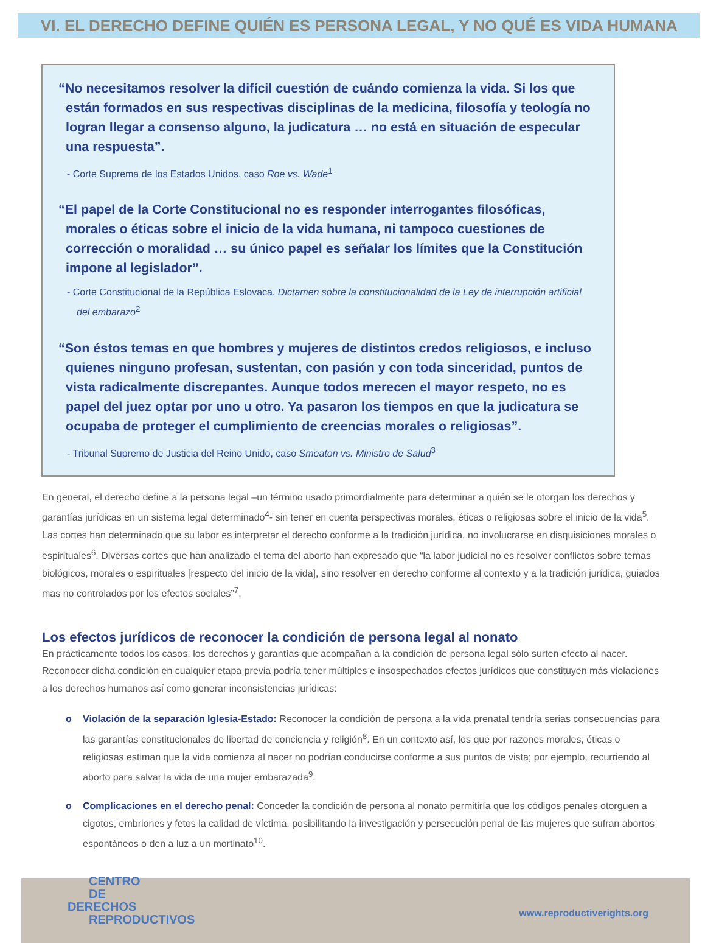VI. EL DERECHO DEFINE QUIÉN ES PERSONA LEGAL, Y NO QUÉ ES VIDA HUMANA
“No necesitamos resolver la difícil cuestión de cuándo comienza la vida. Si los que están formados en sus respectivas disciplinas de la medicina, filosofía y teología no logran llegar a consenso alguno, la judicatura … no está en situación de especular una respuesta”.
- Corte Suprema de los Estados Unidos, caso Roe vs. Wade<sup>1</sup>
“El papel de la Corte Constitucional no es responder interrogantes filosóficas, morales o éticas sobre el inicio de la vida humana, ni tampoco cuestiones de corrección o moralidad … su único papel es señalar los límites que la Constitución impone al legislador”.
- Corte Constitucional de la República Eslovaca, Dictamen sobre la constitucionalidad de la Ley de interrupción artificial del embarazo<sup>2</sup>
“Son éstos temas en que hombres y mujeres de distintos credos religiosos, e incluso quienes ninguno profesan, sustentan, con pasión y con toda sinceridad, puntos de vista radicalmente discrepantes. Aunque todos merecen el mayor respeto, no es papel del juez optar por uno u otro. Ya pasaron los tiempos en que la judicatura se ocupaba de proteger el cumplimiento de creencias morales o religiosas”.
- Tribunal Supremo de Justicia del Reino Unido, caso Smeaton vs. Ministro de Salud<sup>3</sup>
En general, el derecho define a la persona legal –un término usado primordialmente para determinar a quién se le otorgan los derechos y garantías jurídicas en un sistema legal determinado<sup>4</sup>- sin tener en cuenta perspectivas morales, éticas o religiosas sobre el inicio de la vida<sup>5</sup>. Las cortes han determinado que su labor es interpretar el derecho conforme a la tradición jurídica, no involucrarse en disquisiciones morales o espirituales<sup>6</sup>. Diversas cortes que han analizado el tema del aborto han expresado que “la labor judicial no es resolver conflictos sobre temas biológicos, morales o espirituales [respecto del inicio de la vida], sino resolver en derecho conforme al contexto y a la tradición jurídica, guiados mas no controlados por los efectos sociales”<sup>7</sup>.
Los efectos jurídicos de reconocer la condición de persona legal al nonato
En prácticamente todos los casos, los derechos y garantías que acompañan a la condición de persona legal sólo surten efecto al nacer. Reconocer dicha condición en cualquier etapa previa podría tener múltiples e insospechados efectos jurídicos que constituyen más violaciones a los derechos humanos así como generar inconsistencias jurídicas:
o Violación de la separación Iglesia-Estado: Reconocer la condición de persona a la vida prenatal tendría serias consecuencias para las garantías constitucionales de libertad de conciencia y religión<sup>8</sup>. En un contexto así, los que por razones morales, éticas o religiosas estiman que la vida comienza al nacer no podrían conducirse conforme a sus puntos de vista; por ejemplo, recurriendo al aborto para salvar la vida de una mujer embarazada<sup>9</sup>.
o Complicaciones en el derecho penal: Conceder la condición de persona al nonato permitiría que los códigos penales otorguen a cigotos, embriones y fetos la calidad de víctima, posibilitando la investigación y persecución penal de las mujeres que sufran abortos espontáneos o den a luz a un mortinato<sup>10</sup>.
CENTRO
DE
DERECHOS
REPRODUCTIVOS
www.reproductiverights.org